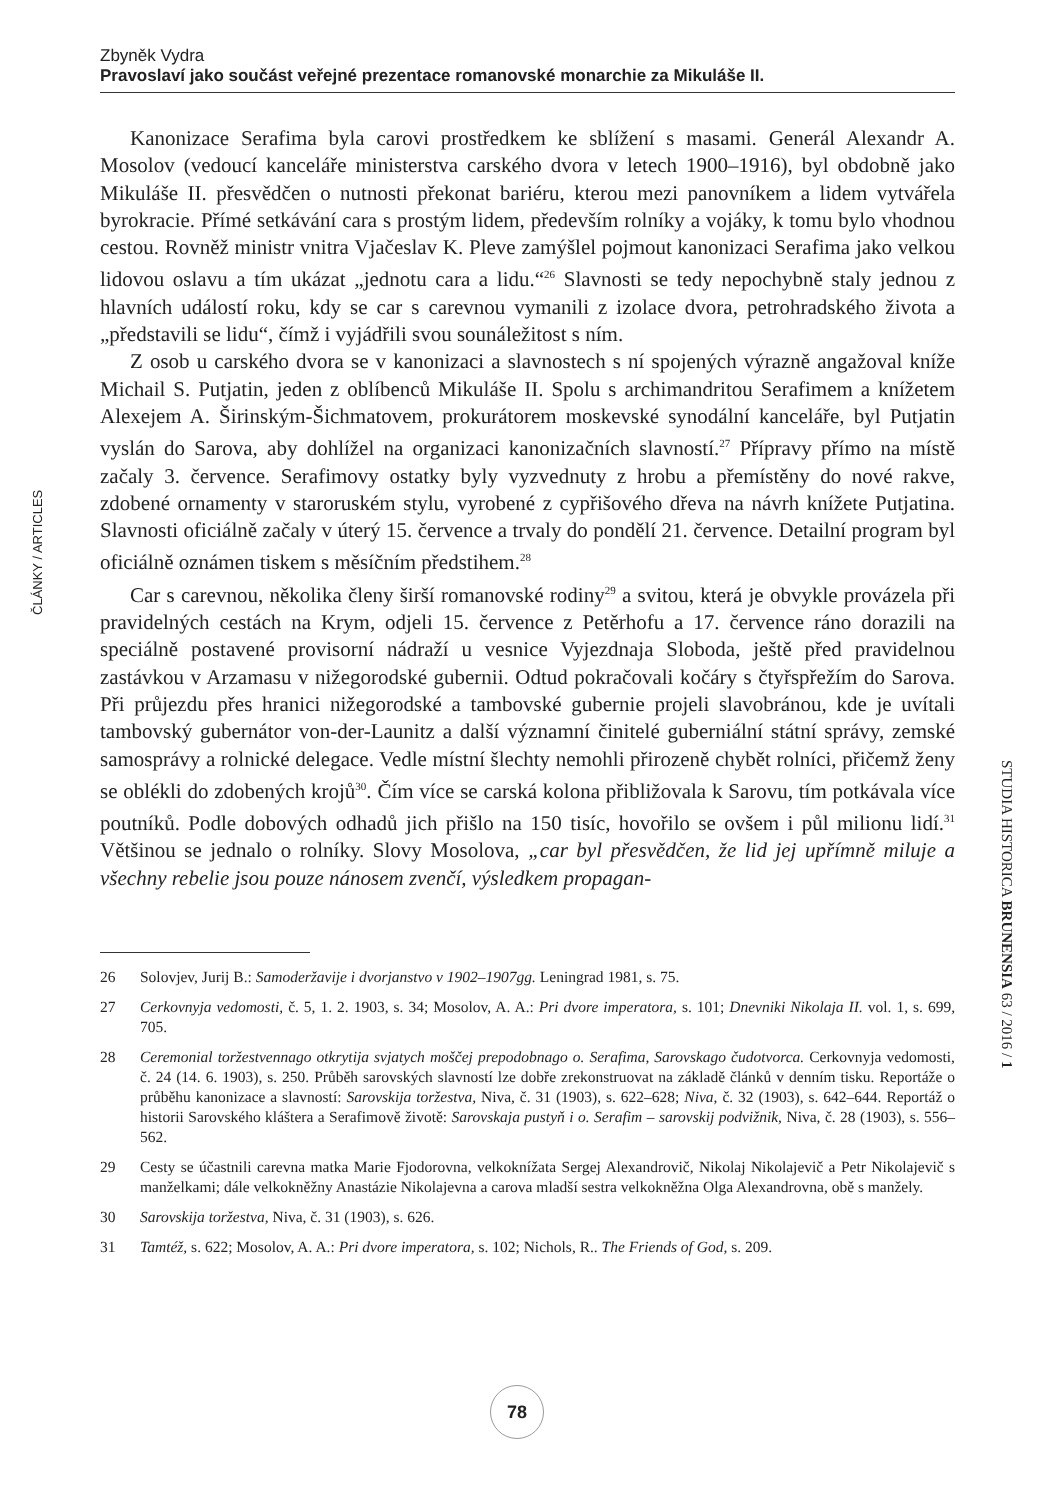Zbyněk Vydra
Pravoslaví jako součást veřejné prezentace romanovské monarchie za Mikuláše II.
ČLÁNKY / ARTICLES
Kanonizace Serafima byla carovi prostředkem ke sblížení s masami. Generál Alexandr A. Mosolov (vedoucí kanceláře ministerstva carského dvora v letech 1900–1916), byl obdobně jako Mikuláše II. přesvědčen o nutnosti překonat bariéru, kterou mezi panovníkem a lidem vytvářela byrokracie. Přímé setkávání cara s prostým lidem, především rolníky a vojáky, k tomu bylo vhodnou cestou. Rovněž ministr vnitra Vjačeslav K. Pleve zamýšlel pojmout kanonizaci Serafima jako velkou lidovou oslavu a tím ukázat „jednotu cara a lidu.“<sup>26</sup> Slavnosti se tedy nepochybně staly jednou z hlavních událostí roku, kdy se car s carevnou vymanili z izolace dvora, petrohradského života a „představili se lidu“, čímž i vyjádřili svou sounáležitost s ním.
Z osob u carského dvora se v kanonizaci a slavnostech s ní spojených výrazně angažoval kníže Michail S. Putjatin, jeden z oblíbenců Mikuláše II. Spolu s archimandritou Serafimem a knížetem Alexejem A. Širinským-Šichmatovem, prokurátorem moskevské synodální kanceláře, byl Putjatin vyslán do Sarova, aby dohlížel na organizaci kanonizačních slavností.<sup>27</sup> Přípravy přímo na místě začaly 3. července. Serafimovy ostatky byly vyzvednuty z hrobu a přemístěny do nové rakve, zdobené ornamenty v staroruském stylu, vyrobené z cypřišového dřeva na návrh knížete Putjatina. Slavnosti oficiálně začaly v úterý 15. července a trvaly do pondělí 21. července. Detailní program byl oficiálně oznámen tiskem s měsíčním předstihem.<sup>28</sup>
Car s carevnou, několika členy širší romanovské rodiny<sup>29</sup> a svitou, která je obvykle provázela při pravidelných cestách na Krym, odjeli 15. července z Petěrhofu a 17. července ráno dorazili na speciálně postavené provisorní nádraží u vesnice Vyjezdnaja Sloboda, ještě před pravidelnou zastávkou v Arzamasu v nižegorodské gubernii. Odtud pokračovali kočáry s čtyřspřežím do Sarova. Při průjezdu přes hranici nižegorodské a tambovské gubernie projeli slavobránou, kde je uvítali tambovský gubernátor von-der-Launitz a další významní činitelé guberniální státní správy, zemské samosprávy a rolnické delegace. Vedle místní šlechty nemohli přirozeně chybět rolníci, přičemž ženy se oblékli do zdobených krojů<sup>30</sup>. Čím více se carská kolona přibližovala k Sarovu, tím potkávala více poutníků. Podle dobových odhadů jich přišlo na 150 tisíc, hovořilo se ovšem i půl milionu lidí.<sup>31</sup> Většinou se jednalo o rolníky. Slovy Mosolova, „car byl přesvědčen, že lid jej upřímně miluje a všechny rebelie jsou pouze nánosem zvenčí, výsledkem propagan-
26 Solovjev, Jurij B.: Samoderžavije i dvorjanstvo v 1902–1907gg. Leningrad 1981, s. 75.
27 Cerkovnyja vedomosti, č. 5, 1. 2. 1903, s. 34; Mosolov, A. A.: Pri dvore imperatora, s. 101; Dnevniki Nikolaja II. vol. 1, s. 699, 705.
28 Ceremonial toržestvennago otkrytija svjatych moščej prepodobnago o. Serafima, Sarovskago čudotvorca. Cerkovnyja vedomosti, č. 24 (14. 6. 1903), s. 250. Průběh sarovských slavností lze dobře zrekonstruovat na základě článků v denním tisku. Reportáže o průběhu kanonizace a slavností: Sarovskija toržestva, Niva, č. 31 (1903), s. 622–628; Niva, č. 32 (1903), s. 642–644. Reportáž o historii Sarovského kláštera a Serafimově životě: Sarovskaja pustyň i o. Serafim – sarovskij podvižnik, Niva, č. 28 (1903), s. 556–562.
29 Cesty se účastnili carevna matka Marie Fjodorovna, velkoknížata Sergej Alexandrovič, Nikolaj Nikolajevič a Petr Nikolajevič s manželkami; dále velkokněžny Anastázie Nikolajevna a carova mladší sestra velkokněžna Olga Alexandrovna, obě s manžely.
30 Sarovskija toržestva, Niva, č. 31 (1903), s. 626.
31 Tamtéž, s. 622; Mosolov, A. A.: Pri dvore imperatora, s. 102; Nichols, R.. The Friends of God, s. 209.
STUDIA HISTORICA BRUNENSIA 63 / 2016 / 1
78